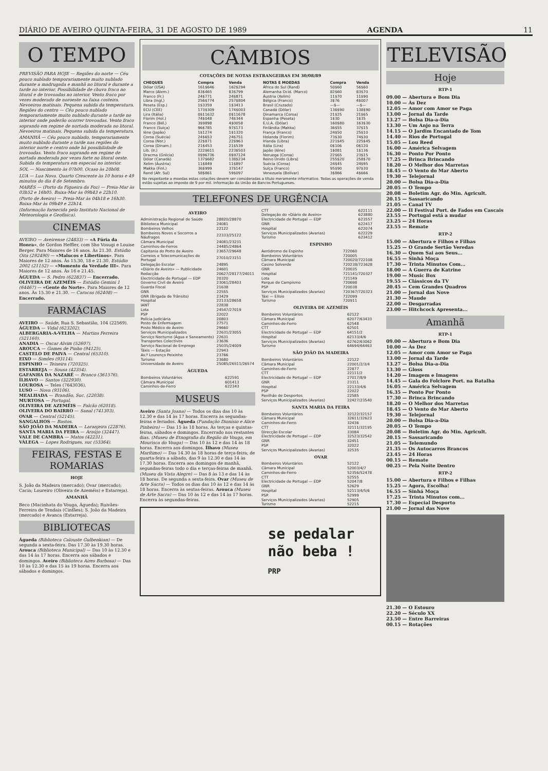DIÁRIO DE AVEIRO QUINTA-FEIRA, 31 DE AGOSTO DE 1989 AGENDA 11
O TEMPO
PREVISÃO PARA HOJE — Regiões do norte — Céu pouco nublado temporariamente muito nublado durante a madrugada e manhã no litoral e durante a tarde no interior. Possibilidade de chuva fraca no litoral e de trovoadas no interior. Vento fraco por vezes moderado de noroeste na faixa costeira. Nevoeiros matinais. Pequena subida da temperatura. Regiões do centro — Céu pouco nublado temporariamente muito nublado durante a tarde no interior onde poderão ocorrer trovoadas. Vento fraco soprando em regime de nortada moderada no litoral. Nevoeiros matinais. Pequena subida da temperatura.
AMANHÃ — Céu pouco nublado, temporariamente muito nublado durante a tarde nas regiões do interior norte e centro onde há possibilidade de trovoadas. Vento fraco soprando em regime de nortada moderada por vezes forte no litoral oeste. Subida da temperatura em especial no interior.
SOL — Nascimento às 07h00. Ocaso às 20h08.
LUA — Lua Nova. Quarto Crescente às 10 horas e 49 minutos do dia 8 de Setembro.
MARÉS — (Porto da Figueira da Foz) — Preia-Mar às 03h52 e 16h05. Baixa-Mar às 09h43 e 22h10.
(Porto de Aveiro) — Preia-Mar às 04h18 e 16h30. Baixa-Mar às 09h49 e 22h14.
(Informação fornecida pelo Instituto Nacional de Meteorologia e Geofísica).
CINEMAS
AVEIRO — Aveirense (24833) — «A Fúria da Honra», de Gordon Heffler, com Sho Vosugi e Louise Berger. Para Maiores de 16 anos. Às 21.30. Estúdio Oita (292490) — «Malucos e Libertinos». Para Maiores de 12 anos. Às 15.30, 18 e 21.30. Estúdio 2002 (21152) — «Momento da Verdade III». Para Maiores de 12 anos. Às 16 e 21.45.
ÁGUEDA — S. Pedro (622837) — Encerrado. OLIVEIRA DE AZEMÉIS — Estúdio Gemini 1 (64467) — «Gente do Norte». Para Maiores de 12 anos. Às 15.30 e 21.30. — Caracas (62408) — Encerrado.
FARMÁCIAS
AVEIRO — Saúde, Rua S. Sebastião, 104 (22569).
ÁGUEDA — Vidal (623202).
ALBERGARIA-A-VELHA — Martins Ferreira (521160).
ANADIA — Oscar Alvim (52607).
AROUCA — Gomes de Pinho (94125).
CASTELO DE PAIVA — Central (65310).
EIXO — Simões (93114).
ESPINHO — Teixeira (720325).
ESTARREJA — Sousa (42354).
GAFANHA DA NAZARÉ — Branco (361576).
ÍLHAVO — Santos (322930).
LOUROSA — Teles (7643036).
LUSO — Nova (93106).
MEALHADA — Brandão, Suc. (22038).
MURTOSA — Portugal.
OLIVEIRA DE AZEMÉIS — Falcão (62018).
OLIVEIRA DO BAIRRO — Sanal (741303).
OVAR — Central (52145).
SANGALHOS — Bastos.
SÃO JOÃO DA MADEIRA — Laranjeira (22876).
SANTA MARIA DA FEIRA — Araújo (32447).
VALE DE CAMBRA — Matos (42231).
VÁLEGA — Lopes Rodrigues, suc (53364).
FEIRAS, FESTAS E ROMARIAS
HOJE
S. João da Madeira (mercado); Ovar (mercado); Cacia; Loureiro (Oliveira de Azeméis) e Estarreja).
AMANHÃ
Beco (Macinhata do Vouga, Águeda); Ruivães-Ferreira de Tendais (Cinfães); S. João da Madeira (mercado) e Avanca (Estarreja).
BIBLIOTECAS
Águeda (Biblioteca Calouste Gulbenkian) — De segunda a sexta-feira. Das 17.30 às 19.30 horas. Arouca (Biblioteca Municipal) — Das 10 às 12.30 e das 14 às 17 horas. Encerra aos sábados e domingos. Aveiro (Biblioteca Aires Barbosa) — Das 10 às 12.30 e das 15 às 19 horas. Encerra aos sábados e domingos.
CÂMBIOS
COTAÇÕES DE NOTAS ESTRANGEIRAS EM 30/08/89
| CHEQUES | Compra | Venda |
| --- | --- | --- |
| Dólar (USA) | 161$646 | 162$294 |
| Marco (Alem.) | 83$465 | 83$799 |
| Franco (Fr.) | 24$771 | 24$871 |
| Libra (Ingl.) | 256$774 | 257$804 |
| Peseta (Esp.) | 1$3359 | 1$3413 |
| ECU (CEE) | 173$309 | 174$003 |
| Lira (Itália) | 0$11632 | 0$11678 |
| Florim (Hol.) | 74$048 | 74$344 |
| Franco (Bél.) | 3$9898 | 4$0058 |
| Franco (Suiça) | 96$785 | 97$173 |
| Iéne (Japão) | 1$1274 | 1$1320 |
| Coroa (Suécia) | 24$653 | 24$751 |
| Coroa (Nor.) | 22$871 | 22$963 |
| Coroa (Dinam.) | 21$453 | 21$539 |
| Lib. (Ir.) | 222$611 | 223$503 |
| Dracma (Grécia) | 0$96736 | 0$97124 |
| Dólar (Canadá) | 137$682 | 138$234 |
| Xelim (Áustria) | 11$849 | 11$897 |
| Makka (Finl.) | 36$999 | 37$147 |
| Rand (Afr. Sul) | 58$861 | 59$097 |
| NOTAS E MOEDAS | Compra | Venda |
| --- | --- | --- |
| África do Sul (Rand) | 50$60 | 56$60 |
| Alemanha Ocid. (Marco) | 82$60 | 83$70 |
| Áustria (Xelim) | 11$70 | 11$90 |
| Bélgica (Franco) | 3$76 | 4$007 |
| Brasil (Cruzado) | —$— | —$— |
| Canadá (Dólar) | 136$90 | 138$90 |
| Dinamarca (Coroa) | 21$25 | 21$65 |
| Espanha (Peseta) | 1$30 | 1$35 |
| E.U.A. (Dólar) | 160$80 | 163$30 |
| Finlândia (Makka) | 36$55 | 37$15 |
| França (Franco) | 24$50 | 25$10 |
| Holanda (Florim) | 73$30 | 74$30 |
| Irlanda (Libra) | 221$45 | 225$45 |
| Itália (Lira) | 0$106 | 0$120 |
| Japão (Iéne) | 1$081 | 1$136 |
| Noruega (Coroa) | 22$65 | 23$15 |
| Reino Unido (Libra) | 255$20 | 258$70 |
| Suécia (Coroa) | 24$45 | 24$95 |
| Suíça (Franco) | 95$90 | 97$30 |
| Venezuela (Bolívar) | 3$866 | 4$666 |
No respeitante a moedas estas cotações devem ser consideradas a título meramente informativo. Todas as operações de venda estão sujeitas ao imposto de 9 por mil. Informação da União de Bancos Portugueses.
TELEFONES DE URGÊNCIA
AVEIRO
| Administração Regional de Saúde | 28820/28870 |
| Biblioteca Municipal | 24081 |
| Bombeiros Velhos | 22122 |
| Bombeiros Novos e Socorros a Náufragos | 22333/25122 |
| Câmara Municipal | 24081/23231 |
| Caminhos-de-Ferros | 24485/24864 |
| Capitania do Porto de Aveiro | 23657/29648 |
| Correios e Telecomunicações de Portugal | 27010/23151 |
| Delegação Escolar | 24895 |
| «Diário de Aveiro» — Publicidade | 24601 |
| Redacção | 20627/28177/24011 |
| Electricidade de Portugal — EDP | 20320 |
| Governo Civil de Aveiro | 23061/28403 |
| Guarda Fiscal | 21638 |
| GNR | 22555 |
| GNR (Brigada de Trânsito) | 23429 |
| Hospital | 22133/28658 |
| IANT | 22838 |
| Lota | 24547/27019 |
| PSP | 22022 |
| Polícia Judiciária | 20803 |
| Posto de Enfermagem | 27571 |
| Posto Médico de Aveiro | 29660 |
| Serviços Municipalizados | 22631/23055 |
| Serviço Nocturno (Água e Saneamento) | 22631 |
| Transportes Colectivos | 23636 |
| Serviço Nacional de Emprego | 25035/24009 |
| Táxis — Estação | 22943 |
| Av.ª Lourenço Peixinho | 23766 |
| Turismo | 23680 |
| Universidade de Aveiro | 25085/26511/26574 |
ÁGUEDA
| Bombeiros Voluntários | 622591 |
| Câmara Municipal | 601413 |
| Caminhos-de-Ferro | 622343 |
MUSEUS
Aveiro (Santa Joana) — Todos os dias das 10 às 12.30 e das 14 às 17 horas. Encerra às segundas-feiras e feriados. Águeda (Fundação Dionísio e Alice Pinheiro) — Das 15 às 18 horas. Às terças e quintas-feiras, sábados e domingos. Encerrado nos restantes dias. (Museu de Etnografia da Região do Vouga, em Mourisca do Vouga) — Das 10 às 12 e das 14 às 18 horas. Encerra aos domingos. Ílhavo (Museu Marítimo) — Das 14.30 às 18 horas de terça-feira; de quarta-feira a sábado, das 9 às 12.30 e das 14 às 17.30 horas. Encerra aos domingos de manhã, segundas-feiras todo o dia e terças-feiras de manhã. (Museu da Vista Alegre) — Das 8 às 13 e das 14 às 18 horas. De segunda a sexta-feira. Ovar (Museu de Arte Sacra) — Todos os dias das 10 às 12 e das 14 às 18 horas. Encerra às sextas-feiras. Arouca (Museu de Arte Sacra) — Das 10 às 12 e das 14 às 17 horas. Encerra às segundas-feiras.
| CTT | 622111 |
| Delegação do «Diário de Aveiro» | 623880 |
| Electricidade de Portugal — EDP | 623557 |
| GNR | 622417 |
| Hospital | 622074 |
| Serviços Municipalizados (Avarias) | 622229 |
| Turismo | 623412 |
ESPINHO
| Aeródromo de Espinho | 722060 |
| Bombeiros Voluntários | 720005 |
| Câmara Municipal | 720020/722108 |
| Casino Solverde | 720238/723628 |
| GNR | 720035 |
| Hospital | 721141/720327 |
| Lota | 721149 |
| Parque de Campismo | 720698 |
| PSP | 720038 |
| Serviços Municipalizados (Avarias) | 720367/720323 |
| Táxi — Elísio | 722099 |
| Turismo | 720911 |
OLIVEIRA DE AZEMÉIS
| Bombeiros Voluntários | 62122 |
| Câmara Municipal | 62077/63433 |
| Caminhos-de-Ferro | 62548 |
| CTT | 62501 |
| Electricidade de Portugal — EDP | 64151/2 |
| Hospital | 62133/4/6 |
| Serviços Municipalizados (Avarias) | 62762/63062 |
| Turismo | 64694/64463 |
SÃO JOÃO DA MADEIRA
| Bombeiros Voluntários | 22122 |
| Câmara Municipal | 22001/2/3/4 |
| Caminhos-de-Ferro | 22877 |
| CTT | 22111/2 |
| Electricidade de Portugal — EDP | 27017/8/9 |
| GNR | 23311 |
| Hospital | 22133/4/6 |
| PSP | 22022 |
| Pavilhão de Desportos | 22585 |
| Serviços Municipalizados (Avarias) | 22427/23540 |
SANTA MARIA DA FEIRA
| Bombeiros Voluntários | 32122/32157 |
| Câmara Municipal | 32611/32623 |
| Caminhos-de-Ferro | 32436 |
| CTT | 32111/32195 |
| Direcção Escolar | 33084 |
| Electricidade de Portugal — EDP | 32523/32542 |
| GNR | 32451 |
| PSP | 32022 |
| Serviços Municipalizados (Avarias) | 32535 |
OVAR
| Bombeiros Voluntários | 52122 |
| Câmara Municipal | 52003/4/7 |
| Caminhos-de-Ferro | 52356/52478 |
| CTT | 52555 |
| Electricidade de Portugal — EDP | 52047/8 |
| GNR | 52629 |
| Hospital | 52113/4/5/6 |
| PSP | 52999 |
| Serviços Municipalizados (Avarias) | 52905 |
| Turismo | 52215 |
se pedalar
não beba !
PRP
TELEVISÃO
Hoje
RTP-1
09.00 — Abertura e Bom Dia
10.00 — Às Dez
12.05 — Amor com Amor se Paga
13.00 — Jornal da Tarde
13.27 — Bolsa Dia-a-Dia
13.30 — Um Anjo na Terra
14.15 — O Jardim Encantado de Tom
14.40 — Rios de Portugal
15.05 — Lou Reed
16.00 — América Selvagem
16.30 — Ponto Por Ponto
17.25 — Brinca Brincando
18.20 — O Melhor dos Marretas
18.45 — O Vento do Mar Aberto
19.30 — Telejornal
20.00 — Bolsa Dia-a-Dia
20.05 — O Tempo
20.08 — Boletim Agr. do Min. Agricult.
20.15 — Sassaricando
21.05 — Canal TV
22.00 — II Festival Port. de Fados em Cascais
23.55 — Portugal está a mudar
23.25 — 24 Horas
23.55 — Remate
RTP-2
15.00 — Abertura e Filhos e Filhas
15.25 — O Grande Sertão Veredas
16.30 — Quem Sai aos Seus...
16.55 — Sinhá Moça
17.30 — Trinta Minutos Com...
18.00 — A Guerra de Katrine
19.00 — Music Box
19.55 — Clássicos da TV
20.45 — Cem Grandes Quadros
21.00 — Jornal das Nove
21.30 — Maude
22.00 — Desgarradas
23.00 — Hitchcock Apresenta...
Amanhã
RTP-1
09.00 — Abertura e Bom Dia
10.00 — Às Dez
12.05 — Amor com Amor se Paga
13.00 — Jornal da Tarde
13.27 — Bolsa Dia-a-Dia
13.30 — Gloss
14.20 — Imagem e Imagens
14.45 — Gala do Folclore Port. na Batalha
16.05 — América Selvagem
16.35 — Ponto Por Ponto
17.30 — Brinca Brincando
18.20 — O Melhor dos Marretas
18.45 — O Vento do Mar Aberto
19.30 — Telejornal
20.00 — Bolsa Dia-a-Dia
20.05 — O Tempo
20.08 — Boletim Agr. do Min. Agricult.
20.15 — Sassaricando
21.05 — Telemundo
21.35 — Os Autocarros Brancos
23.45 — 24 Horas
00.15 — Remate
00.25 — Pela Noite Dentro
RTP-2
15.00 — Abertura e Filhos e Filhas
15.25 — Agora, Escolha!
16.55 — Sinhá Moça
17.25 — Trinta Minutos com...
17.30 — Especial Desporto
21.00 — Jornal das Nove
21.30 — O Estouro
22.20 — Século XX
23.50 — Entre Barreiras
00.15 — Rotações